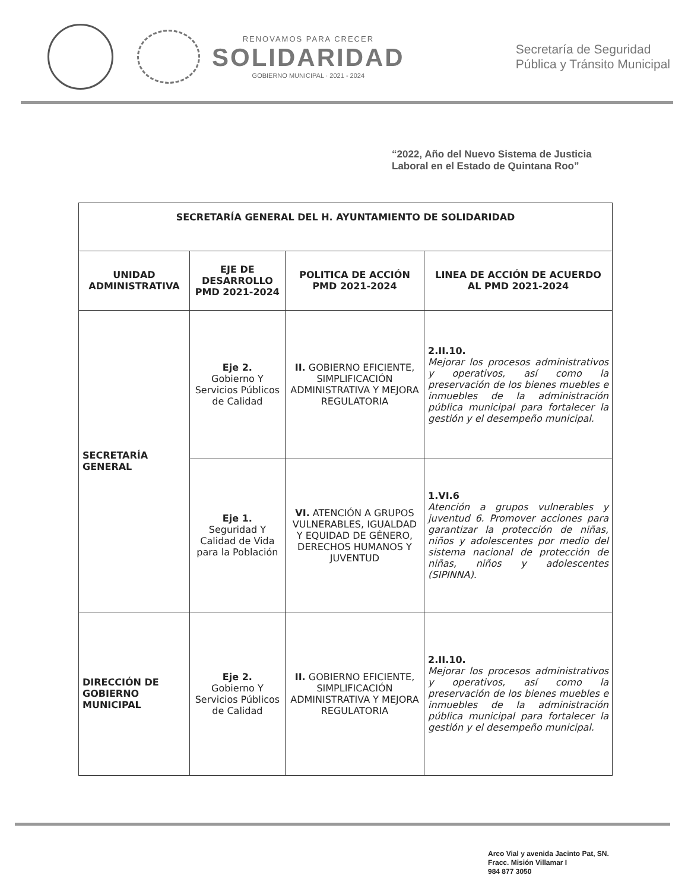RENOVAMOS PARA CRECER
SOLIDARIDAD
GOBIERNO MUNICIPAL · 2021 - 2024
Secretaría de Seguridad
Pública y Tránsito Municipal
“2022, Año del Nuevo Sistema de Justicia
Laboral en el Estado de Quintana Roo”
| SECRETARÍA GENERAL DEL H. AYUNTAMIENTO DE SOLIDARIDAD | | | |
| --- | --- | --- | --- |
| UNIDAD ADMINISTRATIVA | EJE DE DESARROLLO PMD 2021-2024 | POLITICA DE ACCIÓN PMD 2021-2024 | LINEA DE ACCIÓN DE ACUERDO AL PMD 2021-2024 |
| SECRETARÍA GENERAL | Eje 2. Gobierno Y Servicios Públicos de Calidad | II. GOBIERNO EFICIENTE, SIMPLIFICACIÓN ADMINISTRATIVA Y MEJORA REGULATORIA | 2.II.10. Mejorar los procesos administrativos y operativos, así como la preservación de los bienes muebles e inmuebles de la administración pública municipal para fortalecer la gestión y el desempeño municipal. |
| | Eje 1. Seguridad Y Calidad de Vida para la Población | VI. ATENCIÓN A GRUPOS VULNERABLES, IGUALDAD Y EQUIDAD DE GÉNERO, DERECHOS HUMANOS Y JUVENTUD | 1.VI.6 Atención a grupos vulnerables y juventud 6. Promover acciones para garantizar la protección de niñas, niños y adolescentes por medio del sistema nacional de protección de niñas, niños y adolescentes (SIPINNA). |
| DIRECCIÓN DE GOBIERNO MUNICIPAL | Eje 2. Gobierno Y Servicios Públicos de Calidad | II. GOBIERNO EFICIENTE, SIMPLIFICACIÓN ADMINISTRATIVA Y MEJORA REGULATORIA | 2.II.10. Mejorar los procesos administrativos y operativos, así como la preservación de los bienes muebles e inmuebles de la administración pública municipal para fortalecer la gestión y el desempeño municipal. |
Arco Vial y avenida Jacinto Pat, SN.
Fracc. Misión Villamar I
984 877 3050